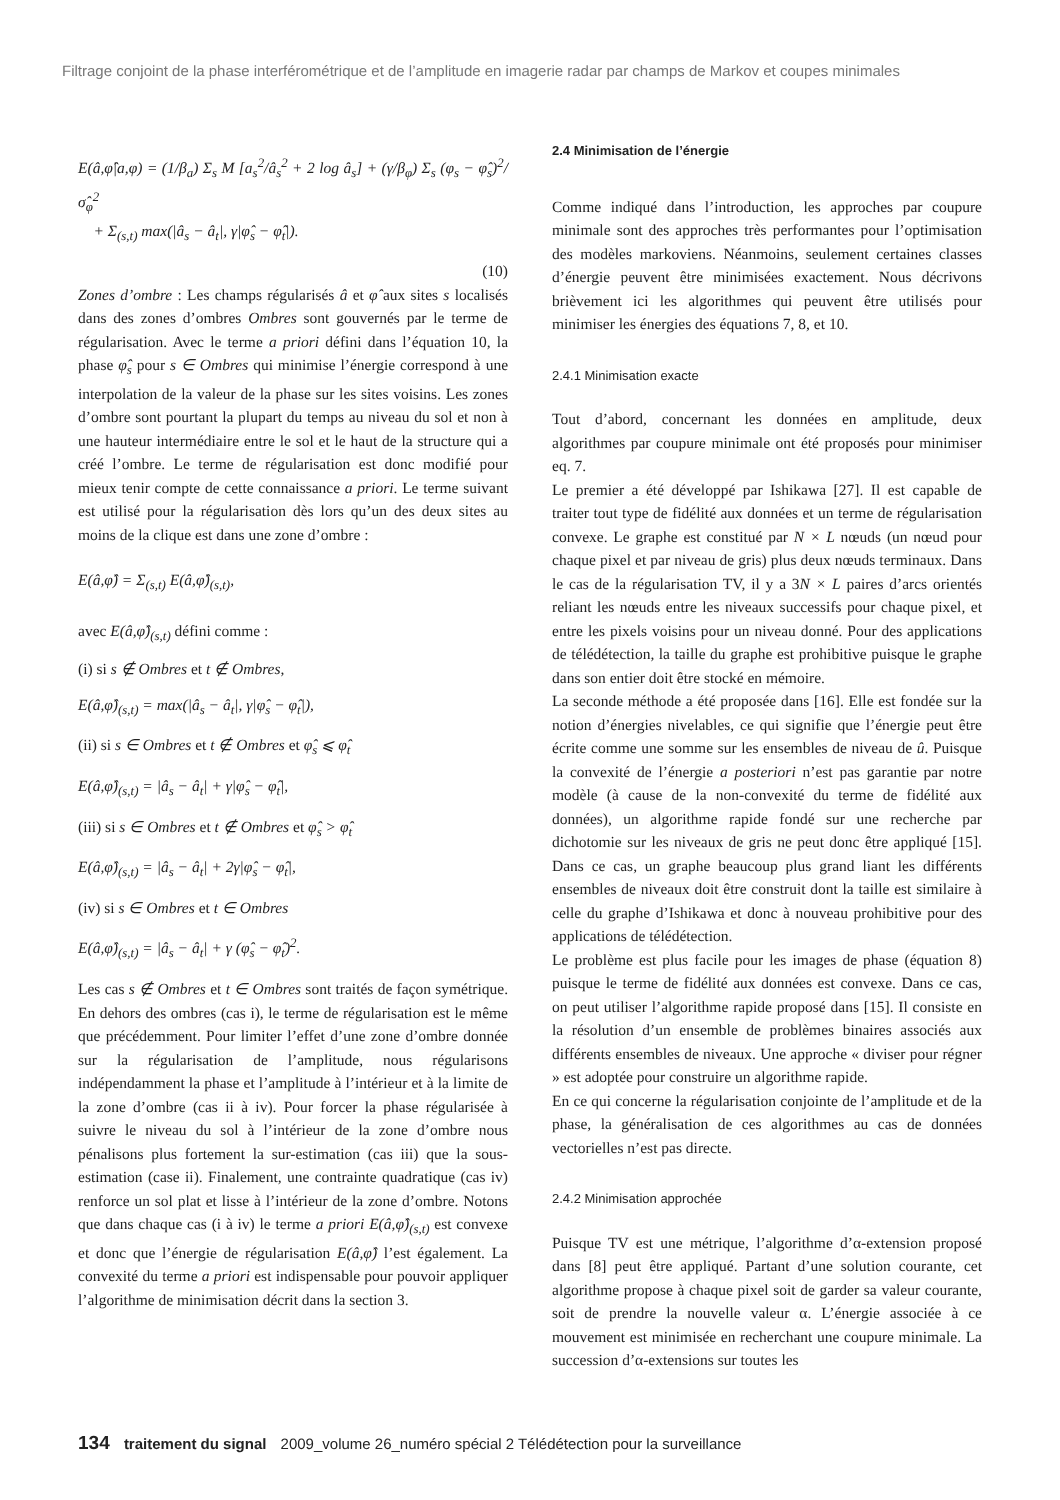Filtrage conjoint de la phase interférométrique et de l’amplitude en imagerie radar par champs de Markov et coupes minimales
E(â,φ̂|a,φ) = (1/β<sub>a</sub>) Σ<sub>s</sub> M [a<sub>s</sub><sup>2</sup>/â<sub>s</sub><sup>2</sup> + 2 log â<sub>s</sub>] + (γ/β<sub>φ</sub>) Σ<sub>s</sub> (φ<sub>s</sub> − φ̂<sub>s</sub>)<sup>2</sup>/σ̂<sub>φ</sub><sup>2</sup>
+ Σ<sub>(s,t)</sub> max(|â<sub>s</sub> − â<sub>t</sub>|, γ|φ̂<sub>s</sub> − φ̂<sub>t</sub>|).
(10)
Zones d’ombre : Les champs régularisés â et φ̂ aux sites s localisés dans des zones d’ombres Ombres sont gouvernés par le terme de régularisation. Avec le terme a priori défini dans l’équation 10, la phase φ̂<sub>s</sub> pour s ∈ Ombres qui minimise l’énergie correspond à une interpolation de la valeur de la phase sur les sites voisins. Les zones d’ombre sont pourtant la plupart du temps au niveau du sol et non à une hauteur intermédiaire entre le sol et le haut de la structure qui a créé l’ombre. Le terme de régularisation est donc modifié pour mieux tenir compte de cette connaissance a priori. Le terme suivant est utilisé pour la régularisation dès lors qu’un des deux sites au moins de la clique est dans une zone d’ombre :
E(â,φ̂) = Σ<sub>(s,t)</sub> E(â,φ̂)<sub>(s,t)</sub>,
avec E(â,φ̂)<sub>(s,t)</sub> défini comme :
(i) si s ∉ Ombres et t ∉ Ombres,
E(â,φ̂)<sub>(s,t)</sub> = max(|â<sub>s</sub> − â<sub>t</sub>|, γ|φ̂<sub>s</sub> − φ̂<sub>t</sub>|),
(ii) si s ∈ Ombres et t ∉ Ombres et φ̂<sub>s</sub> ⩽ φ̂<sub>t</sub>
E(â,φ̂)<sub>(s,t)</sub> = |â<sub>s</sub> − â<sub>t</sub>| + γ|φ̂<sub>s</sub> − φ̂<sub>t</sub>|,
(iii) si s ∈ Ombres et t ∉ Ombres et φ̂<sub>s</sub> > φ̂<sub>t</sub>
E(â,φ̂)<sub>(s,t)</sub> = |â<sub>s</sub> − â<sub>t</sub>| + 2γ|φ̂<sub>s</sub> − φ̂<sub>t</sub>|,
(iv) si s ∈ Ombres et t ∈ Ombres
E(â,φ̂)<sub>(s,t)</sub> = |â<sub>s</sub> − â<sub>t</sub>| + γ (φ̂<sub>s</sub> − φ̂<sub>t</sub>)<sup>2</sup>.
Les cas s ∉ Ombres et t ∈ Ombres sont traités de façon symétrique. En dehors des ombres (cas i), le terme de régularisation est le même que précédemment. Pour limiter l’effet d’une zone d’ombre donnée sur la régularisation de l’amplitude, nous régularisons indépendamment la phase et l’amplitude à l’intérieur et à la limite de la zone d’ombre (cas ii à iv). Pour forcer la phase régularisée à suivre le niveau du sol à l’intérieur de la zone d’ombre nous pénalisons plus fortement la sur-estimation (cas iii) que la sous-estimation (case ii). Finalement, une contrainte quadratique (cas iv) renforce un sol plat et lisse à l’intérieur de la zone d’ombre. Notons que dans chaque cas (i à iv) le terme a priori E(â,φ̂)<sub>(s,t)</sub> est convexe et donc que l’énergie de régularisation E(â,φ̂) l’est également. La convexité du terme a priori est indispensable pour pouvoir appliquer l’algorithme de minimisation décrit dans la section 3.
2.4 Minimisation de l’énergie
Comme indiqué dans l’introduction, les approches par coupure minimale sont des approches très performantes pour l’optimisation des modèles markoviens. Néanmoins, seulement certaines classes d’énergie peuvent être minimisées exactement. Nous décrivons brièvement ici les algorithmes qui peuvent être utilisés pour minimiser les énergies des équations 7, 8, et 10.
2.4.1 Minimisation exacte
Tout d’abord, concernant les données en amplitude, deux algorithmes par coupure minimale ont été proposés pour minimiser eq. 7.
Le premier a été développé par Ishikawa [27]. Il est capable de traiter tout type de fidélité aux données et un terme de régularisation convexe. Le graphe est constitué par N × L nœuds (un nœud pour chaque pixel et par niveau de gris) plus deux nœuds terminaux. Dans le cas de la régularisation TV, il y a 3N × L paires d’arcs orientés reliant les nœuds entre les niveaux successifs pour chaque pixel, et entre les pixels voisins pour un niveau donné. Pour des applications de télédétection, la taille du graphe est prohibitive puisque le graphe dans son entier doit être stocké en mémoire.
La seconde méthode a été proposée dans [16]. Elle est fondée sur la notion d’énergies nivelables, ce qui signifie que l’énergie peut être écrite comme une somme sur les ensembles de niveau de û. Puisque la convexité de l’énergie a posteriori n’est pas garantie par notre modèle (à cause de la non-convexité du terme de fidélité aux données), un algorithme rapide fondé sur une recherche par dichotomie sur les niveaux de gris ne peut donc être appliqué [15]. Dans ce cas, un graphe beaucoup plus grand liant les différents ensembles de niveaux doit être construit dont la taille est similaire à celle du graphe d’Ishikawa et donc à nouveau prohibitive pour des applications de télédétection.
Le problème est plus facile pour les images de phase (équation 8) puisque le terme de fidélité aux données est convexe. Dans ce cas, on peut utiliser l’algorithme rapide proposé dans [15]. Il consiste en la résolution d’un ensemble de problèmes binaires associés aux différents ensembles de niveaux. Une approche « diviser pour régner » est adoptée pour construire un algorithme rapide.
En ce qui concerne la régularisation conjointe de l’amplitude et de la phase, la généralisation de ces algorithmes au cas de données vectorielles n’est pas directe.
2.4.2 Minimisation approchée
Puisque TV est une métrique, l’algorithme d’α-extension proposé dans [8] peut être appliqué. Partant d’une solution courante, cet algorithme propose à chaque pixel soit de garder sa valeur courante, soit de prendre la nouvelle valeur α. L’énergie associée à ce mouvement est minimisée en recherchant une coupure minimale. La succession d’α-extensions sur toutes les
134 traitement du signal 2009_volume 26_numéro spécial 2 Télédétection pour la surveillance